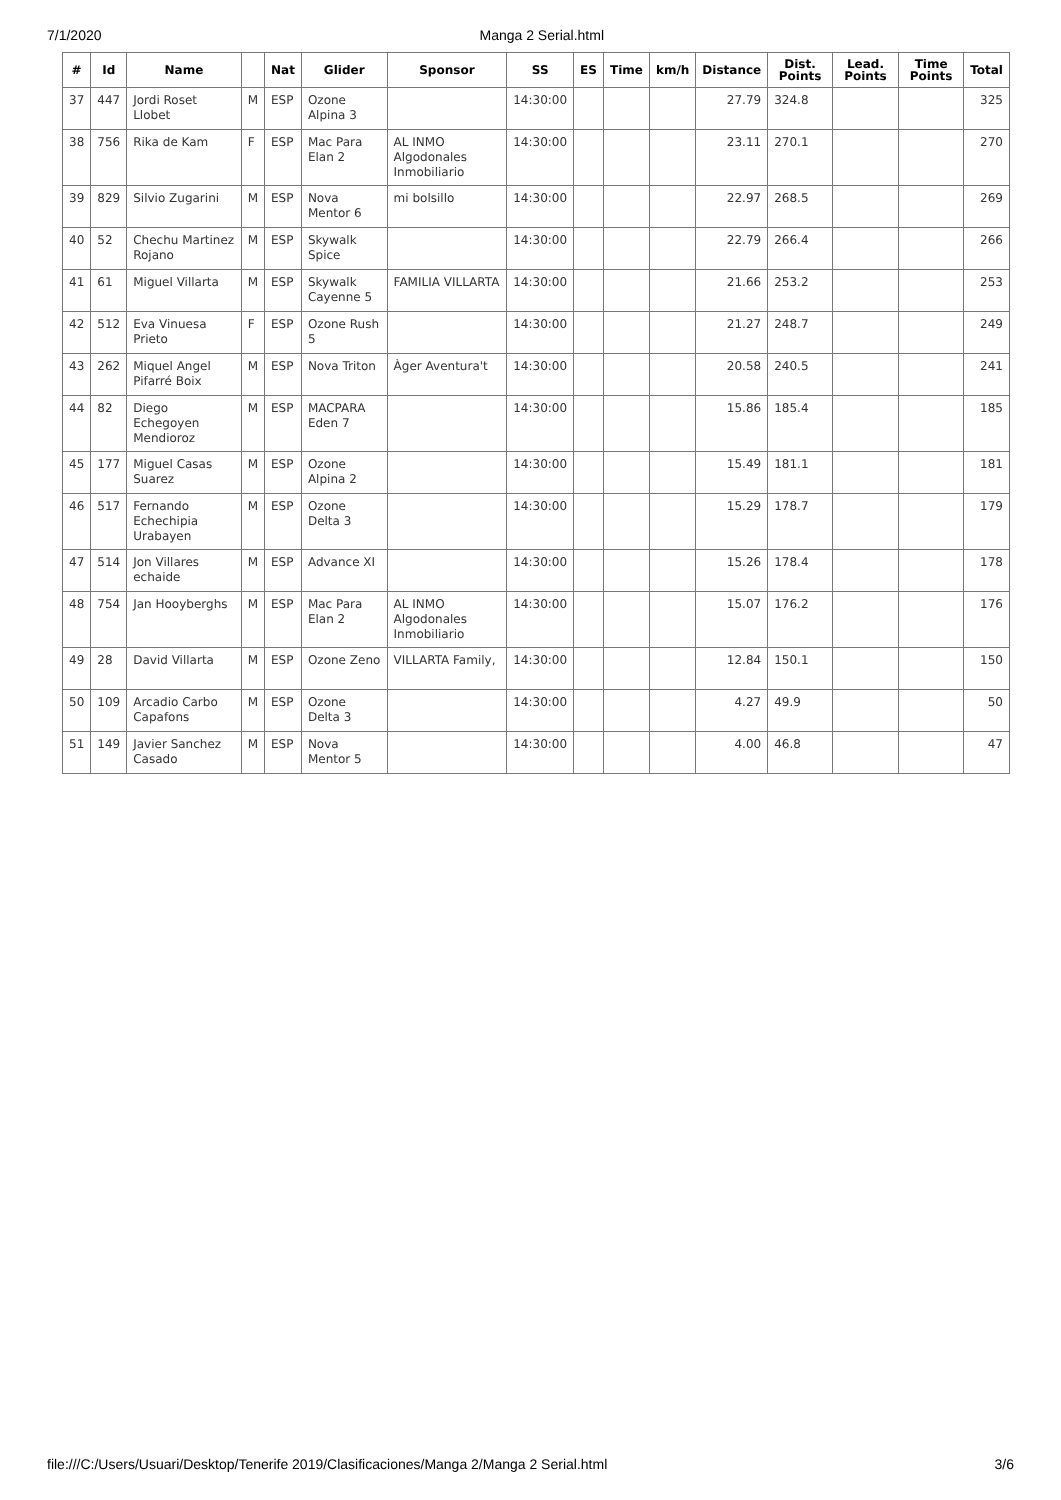7/1/2020 Manga 2 Serial.html
| # | Id | Name | | Nat | Glider | Sponsor | SS | ES | Time | km/h | Distance | Dist. Points | Lead. Points | Time Points | Total |
| --- | --- | --- | --- | --- | --- | --- | --- | --- | --- | --- | --- | --- | --- | --- | --- |
| 37 | 447 | Jordi Roset Llobet | M | ESP | Ozone Alpina 3 | | 14:30:00 | | | | 27.79 | 324.8 | | | 325 |
| 38 | 756 | Rika de Kam | F | ESP | Mac Para Elan 2 | AL INMO Algodonales Inmobiliario | 14:30:00 | | | | 23.11 | 270.1 | | | 270 |
| 39 | 829 | Silvio Zugarini | M | ESP | Nova Mentor 6 | mi bolsillo | 14:30:00 | | | | 22.97 | 268.5 | | | 269 |
| 40 | 52 | Chechu Martinez Rojano | M | ESP | Skywalk Spice | | 14:30:00 | | | | 22.79 | 266.4 | | | 266 |
| 41 | 61 | Miguel Villarta | M | ESP | Skywalk Cayenne 5 | FAMILIA VILLARTA | 14:30:00 | | | | 21.66 | 253.2 | | | 253 |
| 42 | 512 | Eva Vinuesa Prieto | F | ESP | Ozone Rush 5 | | 14:30:00 | | | | 21.27 | 248.7 | | | 249 |
| 43 | 262 | Miquel Angel Pifarré Boix | M | ESP | Nova Triton | Àger Aventura't | 14:30:00 | | | | 20.58 | 240.5 | | | 241 |
| 44 | 82 | Diego Echegoyen Mendioroz | M | ESP | MACPARA Eden 7 | | 14:30:00 | | | | 15.86 | 185.4 | | | 185 |
| 45 | 177 | Miguel Casas Suarez | M | ESP | Ozone Alpina 2 | | 14:30:00 | | | | 15.49 | 181.1 | | | 181 |
| 46 | 517 | Fernando Echechipia Urabayen | M | ESP | Ozone Delta 3 | | 14:30:00 | | | | 15.29 | 178.7 | | | 179 |
| 47 | 514 | Jon Villares echaide | M | ESP | Advance XI | | 14:30:00 | | | | 15.26 | 178.4 | | | 178 |
| 48 | 754 | Jan Hooyberghs | M | ESP | Mac Para Elan 2 | AL INMO Algodonales Inmobiliario | 14:30:00 | | | | 15.07 | 176.2 | | | 176 |
| 49 | 28 | David Villarta | M | ESP | Ozone Zeno | VILLARTA Family, | 14:30:00 | | | | 12.84 | 150.1 | | | 150 |
| 50 | 109 | Arcadio Carbo Capafons | M | ESP | Ozone Delta 3 | | 14:30:00 | | | | 4.27 | 49.9 | | | 50 |
| 51 | 149 | Javier Sanchez Casado | M | ESP | Nova Mentor 5 | | 14:30:00 | | | | 4.00 | 46.8 | | | 47 |
file:///C:/Users/Usuari/Desktop/Tenerife 2019/Clasificaciones/Manga 2/Manga 2 Serial.html 3/6